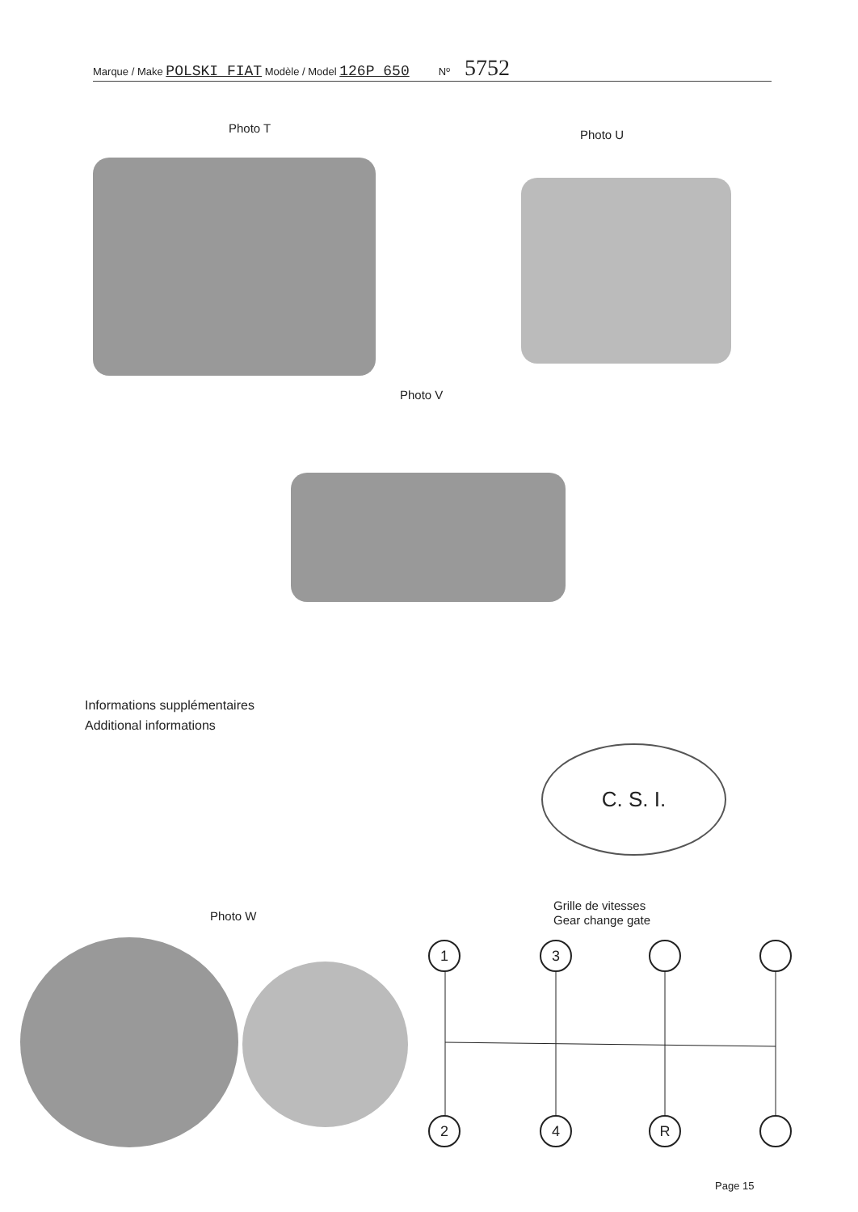Marque / Make POLSKI FIAT Modèle / Model 126P 650 Nº 5752
Photo T Photo U
Photo V
Informations supplémentaires
Additional informations
C. S. I.
Photo W
Grille de vitesses
Gear change gate
1 3
2 4 R
Page 15